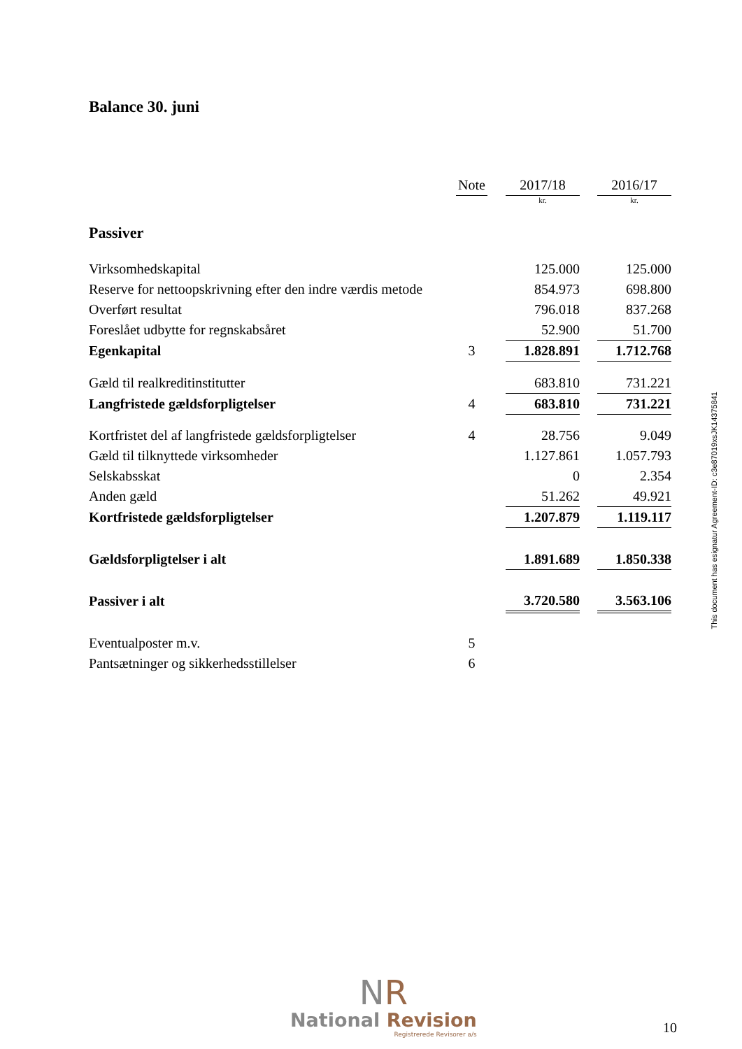Balance 30. juni
| | Note | | 2017/18 | | 2016/17 |
| --- | --- | --- | --- | --- | --- |
| | | | kr. | | kr. |
| Passiver | | | | | |
| Virksomhedskapital | | | 125.000 | | 125.000 |
| Reserve for nettoopskrivning efter den indre værdis metode | | | 854.973 | | 698.800 |
| Overført resultat | | | 796.018 | | 837.268 |
| Foreslået udbytte for regnskabsåret | | | 52.900 | | 51.700 |
| Egenkapital | 3 | | 1.828.891 | | 1.712.768 |
| Gæld til realkreditinstitutter | | | 683.810 | | 731.221 |
| Langfristede gældsforpligtelser | 4 | | 683.810 | | 731.221 |
| Kortfristet del af langfristede gældsforpligtelser | 4 | | 28.756 | | 9.049 |
| Gæld til tilknyttede virksomheder | | | 1.127.861 | | 1.057.793 |
| Selskabsskat | | | 0 | | 2.354 |
| Anden gæld | | | 51.262 | | 49.921 |
| Kortfristede gældsforpligtelser | | | 1.207.879 | | 1.119.117 |
| Gældsforpligtelser i alt | | | 1.891.689 | | 1.850.338 |
| Passiver i alt | | | 3.720.580 | | 3.563.106 |
| Eventualposter m.v. | 5 | | | | |
| Pantsætninger og sikkerhedsstillelser | 6 | | | | |
This document has esignatur Agreement-ID: c3e87019xsJK14375841
NR
National Revision
Registrerede Revisorer a/s
10